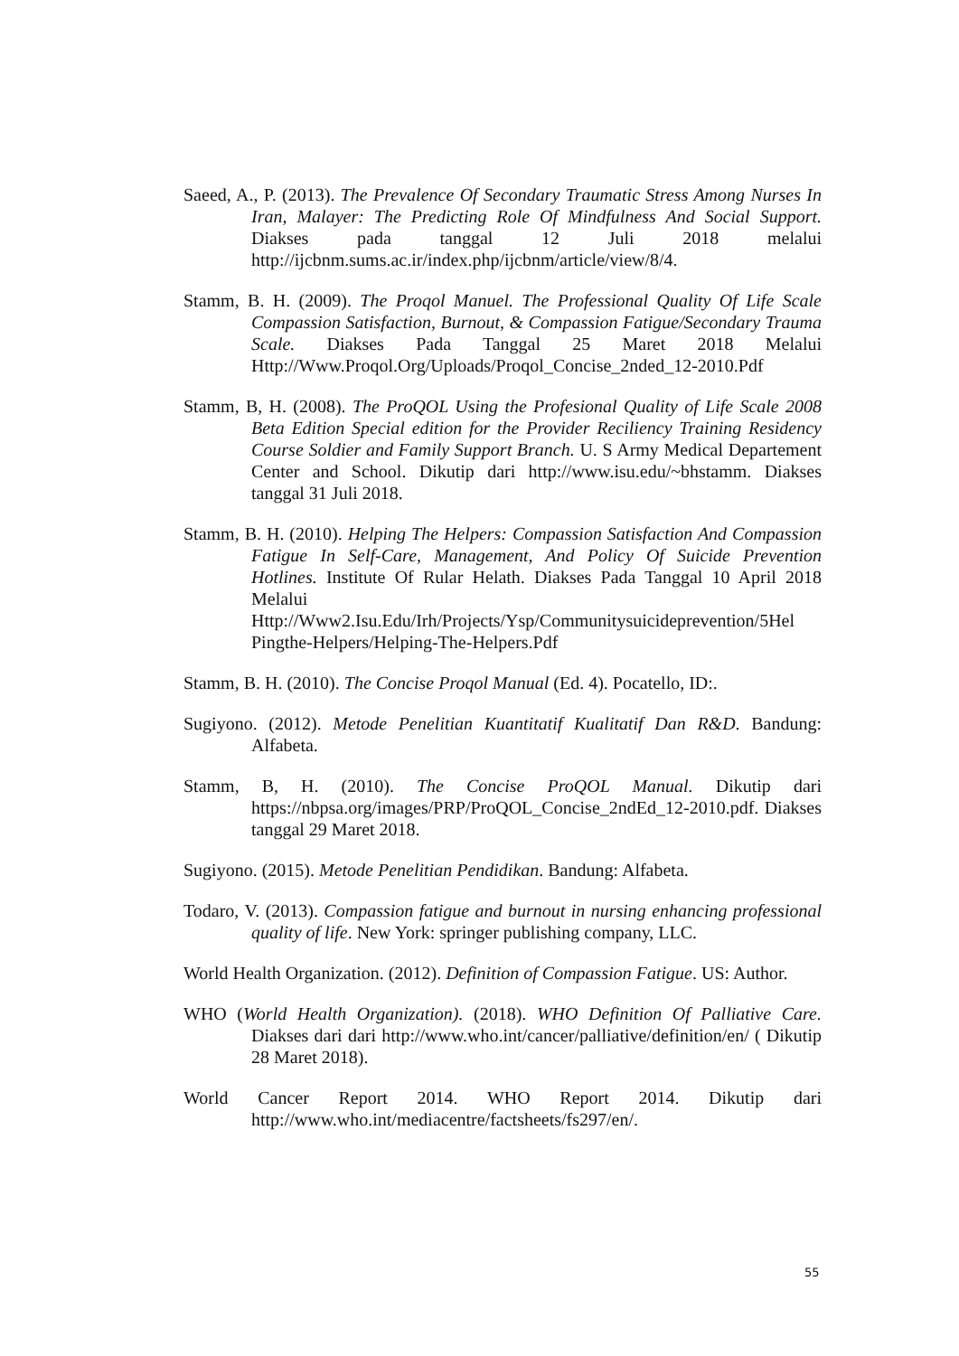Saeed, A., P. (2013). The Prevalence Of Secondary Traumatic Stress Among Nurses In Iran, Malayer: The Predicting Role Of Mindfulness And Social Support. Diakses pada tanggal 12 Juli 2018 melalui http://ijcbnm.sums.ac.ir/index.php/ijcbnm/article/view/8/4.
Stamm, B. H. (2009). The Proqol Manuel. The Professional Quality Of Life Scale Compassion Satisfaction, Burnout, & Compassion Fatigue/Secondary Trauma Scale. Diakses Pada Tanggal 25 Maret 2018 Melalui Http://Www.Proqol.Org/Uploads/Proqol_Concise_2nded_12-2010.Pdf
Stamm, B, H. (2008). The ProQOL Using the Profesional Quality of Life Scale 2008 Beta Edition Special edition for the Provider Reciliency Training Residency Course Soldier and Family Support Branch. U. S Army Medical Departement Center and School. Dikutip dari http://www.isu.edu/~bhstamm. Diakses tanggal 31 Juli 2018.
Stamm, B. H. (2010). Helping The Helpers: Compassion Satisfaction And Compassion Fatigue In Self-Care, Management, And Policy Of Suicide Prevention Hotlines. Institute Of Rular Helath. Diakses Pada Tanggal 10 April 2018 Melalui Http://Www2.Isu.Edu/Irh/Projects/Ysp/Communitysuicideprevention/5Hel Pingthe-Helpers/Helping-The-Helpers.Pdf
Stamm, B. H. (2010). The Concise Proqol Manual (Ed. 4). Pocatello, ID:.
Sugiyono. (2012). Metode Penelitian Kuantitatif Kualitatif Dan R&D. Bandung: Alfabeta.
Stamm, B, H. (2010). The Concise ProQOL Manual. Dikutip dari https://nbpsa.org/images/PRP/ProQOL_Concise_2ndEd_12-2010.pdf. Diakses tanggal 29 Maret 2018.
Sugiyono. (2015). Metode Penelitian Pendidikan. Bandung: Alfabeta.
Todaro, V. (2013). Compassion fatigue and burnout in nursing enhancing professional quality of life. New York: springer publishing company, LLC.
World Health Organization. (2012). Definition of Compassion Fatigue. US: Author.
WHO (World Health Organization). (2018). WHO Definition Of Palliative Care. Diakses dari dari http://www.who.int/cancer/palliative/definition/en/ ( Dikutip 28 Maret 2018).
World Cancer Report 2014. WHO Report 2014. Dikutip dari http://www.who.int/mediacentre/factsheets/fs297/en/.
55